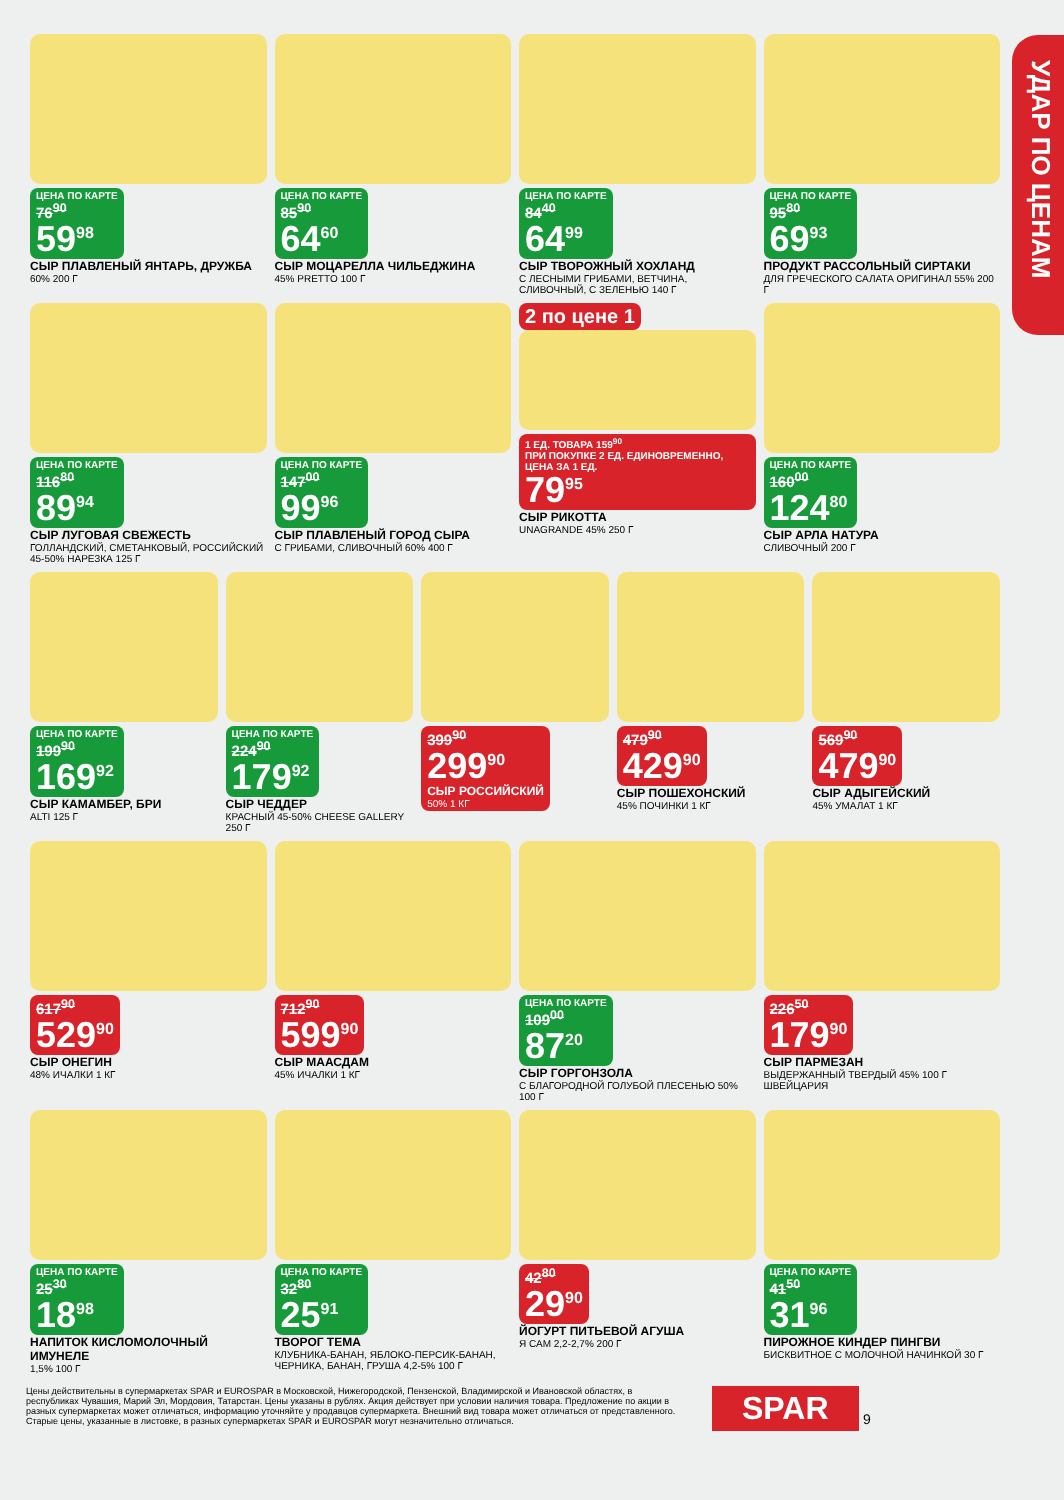УДАР ПО ЦЕНАМ
ЦЕНА ПО КАРТЕ
76<sup>90</sup>
59<sup>98</sup>
СЫР ПЛАВЛЕНЫЙ ЯНТАРЬ, ДРУЖБА
60% 200 Г
ЦЕНА ПО КАРТЕ
85<sup>90</sup>
64<sup>60</sup>
СЫР МОЦАРЕЛЛА ЧИЛЬЕДЖИНА
45% PRETTO 100 Г
ЦЕНА ПО КАРТЕ
84<sup>40</sup>
64<sup>99</sup>
СЫР ТВОРОЖНЫЙ ХОХЛАНД
С ЛЕСНЫМИ ГРИБАМИ, ВЕТЧИНА, СЛИВОЧНЫЙ, С ЗЕЛЕНЬЮ 140 Г
ЦЕНА ПО КАРТЕ
95<sup>80</sup>
69<sup>93</sup>
ПРОДУКТ РАССОЛЬНЫЙ СИРТАКИ
ДЛЯ ГРЕЧЕСКОГО САЛАТА ОРИГИНАЛ 55% 200 Г
ЦЕНА ПО КАРТЕ
116<sup>80</sup>
89<sup>94</sup>
СЫР ЛУГОВАЯ СВЕЖЕСТЬ
ГОЛЛАНДСКИЙ, СМЕТАНКОВЫЙ, РОССИЙСКИЙ 45-50% НАРЕЗКА 125 Г
ЦЕНА ПО КАРТЕ
147<sup>00</sup>
99<sup>96</sup>
СЫР ПЛАВЛЕНЫЙ ГОРОД СЫРА
С ГРИБАМИ, СЛИВОЧНЫЙ 60% 400 Г
2 по цене 1
1 ЕД. ТОВАРА 159<sup>90</sup>
ПРИ ПОКУПКЕ 2 ЕД. ЕДИНОВРЕМЕННО, ЦЕНА ЗА 1 ЕД.
79<sup>95</sup>
СЫР РИКОТТА
UNAGRANDE 45% 250 Г
ЦЕНА ПО КАРТЕ
160<sup>00</sup>
124<sup>80</sup>
СЫР АРЛА НАТУРА
СЛИВОЧНЫЙ 200 Г
ЦЕНА ПО КАРТЕ
199<sup>90</sup>
169<sup>92</sup>
СЫР КАМАМБЕР, БРИ
ALTI 125 Г
ЦЕНА ПО КАРТЕ
224<sup>90</sup>
179<sup>92</sup>
СЫР ЧЕДДЕР
КРАСНЫЙ 45-50% CHEESE GALLERY 250 Г
399<sup>90</sup>
299<sup>90</sup>
СЫР РОССИЙСКИЙ
50% 1 КГ
479<sup>90</sup>
429<sup>90</sup>
СЫР ПОШЕХОНСКИЙ
45% ПОЧИНКИ 1 КГ
569<sup>90</sup>
479<sup>90</sup>
СЫР АДЫГЕЙСКИЙ
45% УМАЛАТ 1 КГ
617<sup>90</sup>
529<sup>90</sup>
СЫР ОНЕГИН
48% ИЧАЛКИ 1 КГ
712<sup>90</sup>
599<sup>90</sup>
СЫР МААСДАМ
45% ИЧАЛКИ 1 КГ
ЦЕНА ПО КАРТЕ
109<sup>00</sup>
87<sup>20</sup>
СЫР ГОРГОНЗОЛА
С БЛАГОРОДНОЙ ГОЛУБОЙ ПЛЕСЕНЬЮ 50% 100 Г
226<sup>50</sup>
179<sup>90</sup>
СЫР ПАРМЕЗАН
ВЫДЕРЖАННЫЙ ТВЕРДЫЙ 45% 100 Г ШВЕЙЦАРИЯ
ЦЕНА ПО КАРТЕ
25<sup>30</sup>
18<sup>98</sup>
НАПИТОК КИСЛОМОЛОЧНЫЙ ИМУНЕЛЕ
1,5% 100 Г
ЦЕНА ПО КАРТЕ
32<sup>80</sup>
25<sup>91</sup>
ТВОРОГ ТЕМА
КЛУБНИКА-БАНАН, ЯБЛОКО-ПЕРСИК-БАНАН, ЧЕРНИКА, БАНАН, ГРУША 4,2-5% 100 Г
42<sup>80</sup>
29<sup>90</sup>
ЙОГУРТ ПИТЬЕВОЙ АГУША
Я САМ 2,2-2,7% 200 Г
ЦЕНА ПО КАРТЕ
41<sup>50</sup>
31<sup>96</sup>
ПИРОЖНОЕ КИНДЕР ПИНГВИ
БИСКВИТНОЕ С МОЛОЧНОЙ НАЧИНКОЙ 30 Г
Цены действительны в супермаркетах SPAR и EUROSPAR в Московской, Нижегородской, Пензенской, Владимирской и Ивановской областях, в республиках Чувашия, Марий Эл, Мордовия, Татарстан. Цены указаны в рублях. Акция действует при условии наличия товара. Предложение по акции в разных супермаркетах может отличаться, информацию уточняйте у продавцов супермаркета. Внешний вид товара может отличаться от представленного. Старые цены, указанные в листовке, в разных супермаркетах SPAR и EUROSPAR могут незначительно отличаться.
SPAR
9